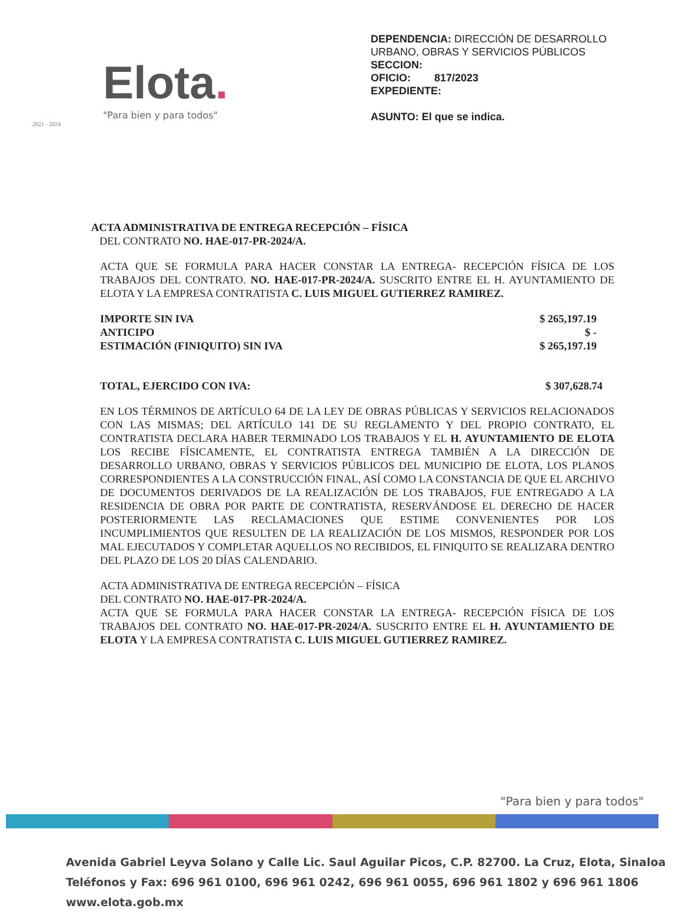Elota.
"Para bien y para todos"
2021 - 2024
DEPENDENCIA: DIRECCIÓN DE DESARROLLO URBANO, OBRAS Y SERVICIOS PÚBLICOS
SECCION:
OFICIO: 817/2023
EXPEDIENTE:
ASUNTO: El que se indica.
ACTA ADMINISTRATIVA DE ENTREGA RECEPCIÓN – FÍSICA
DEL CONTRATO NO. HAE-017-PR-2024/A.
ACTA QUE SE FORMULA PARA HACER CONSTAR LA ENTREGA- RECEPCIÓN FÍSICA DE LOS TRABAJOS DEL CONTRATO. NO. HAE-017-PR-2024/A. SUSCRITO ENTRE EL H. AYUNTAMIENTO DE ELOTA Y LA EMPRESA CONTRATISTA C. LUIS MIGUEL GUTIERREZ RAMIREZ.
IMPORTE SIN IVA $ 265,197.19
ANTICIPO $ -
ESTIMACIÓN (FINIQUITO) SIN IVA $ 265,197.19
TOTAL, EJERCIDO CON IVA: $ 307,628.74
EN LOS TÉRMINOS DE ARTÍCULO 64 DE LA LEY DE OBRAS PÚBLICAS Y SERVICIOS RELACIONADOS CON LAS MISMAS; DEL ARTÍCULO 141 DE SU REGLAMENTO Y DEL PROPIO CONTRATO, EL CONTRATISTA DECLARA HABER TERMINADO LOS TRABAJOS Y EL H. AYUNTAMIENTO DE ELOTA LOS RECIBE FÍSICAMENTE, EL CONTRATISTA ENTREGA TAMBIÉN A LA DIRECCIÓN DE DESARROLLO URBANO, OBRAS Y SERVICIOS PÚBLICOS DEL MUNICIPIO DE ELOTA, LOS PLANOS CORRESPONDIENTES A LA CONSTRUCCIÓN FINAL, ASÍ COMO LA CONSTANCIA DE QUE EL ARCHIVO DE DOCUMENTOS DERIVADOS DE LA REALIZACIÓN DE LOS TRABAJOS, FUE ENTREGADO A LA RESIDENCIA DE OBRA POR PARTE DE CONTRATISTA, RESERVÁNDOSE EL DERECHO DE HACER POSTERIORMENTE LAS RECLAMACIONES QUE ESTIME CONVENIENTES POR LOS INCUMPLIMIENTOS QUE RESULTEN DE LA REALIZACIÓN DE LOS MISMOS, RESPONDER POR LOS MAL EJECUTADOS Y COMPLETAR AQUELLOS NO RECIBIDOS, EL FINIQUITO SE REALIZARA DENTRO DEL PLAZO DE LOS 20 DÍAS CALENDARIO.
ACTA ADMINISTRATIVA DE ENTREGA RECEPCIÓN – FÍSICA
DEL CONTRATO NO. HAE-017-PR-2024/A.
ACTA QUE SE FORMULA PARA HACER CONSTAR LA ENTREGA- RECEPCIÓN FÍSICA DE LOS TRABAJOS DEL CONTRATO NO. HAE-017-PR-2024/A. SUSCRITO ENTRE EL H. AYUNTAMIENTO DE ELOTA Y LA EMPRESA CONTRATISTA C. LUIS MIGUEL GUTIERREZ RAMIREZ.
"Para bien y para todos"
Avenida Gabriel Leyva Solano y Calle Lic. Saul Aguilar Picos, C.P. 82700. La Cruz, Elota, Sinaloa
Teléfonos y Fax: 696 961 0100, 696 961 0242, 696 961 0055, 696 961 1802 y 696 961 1806
www.elota.gob.mx